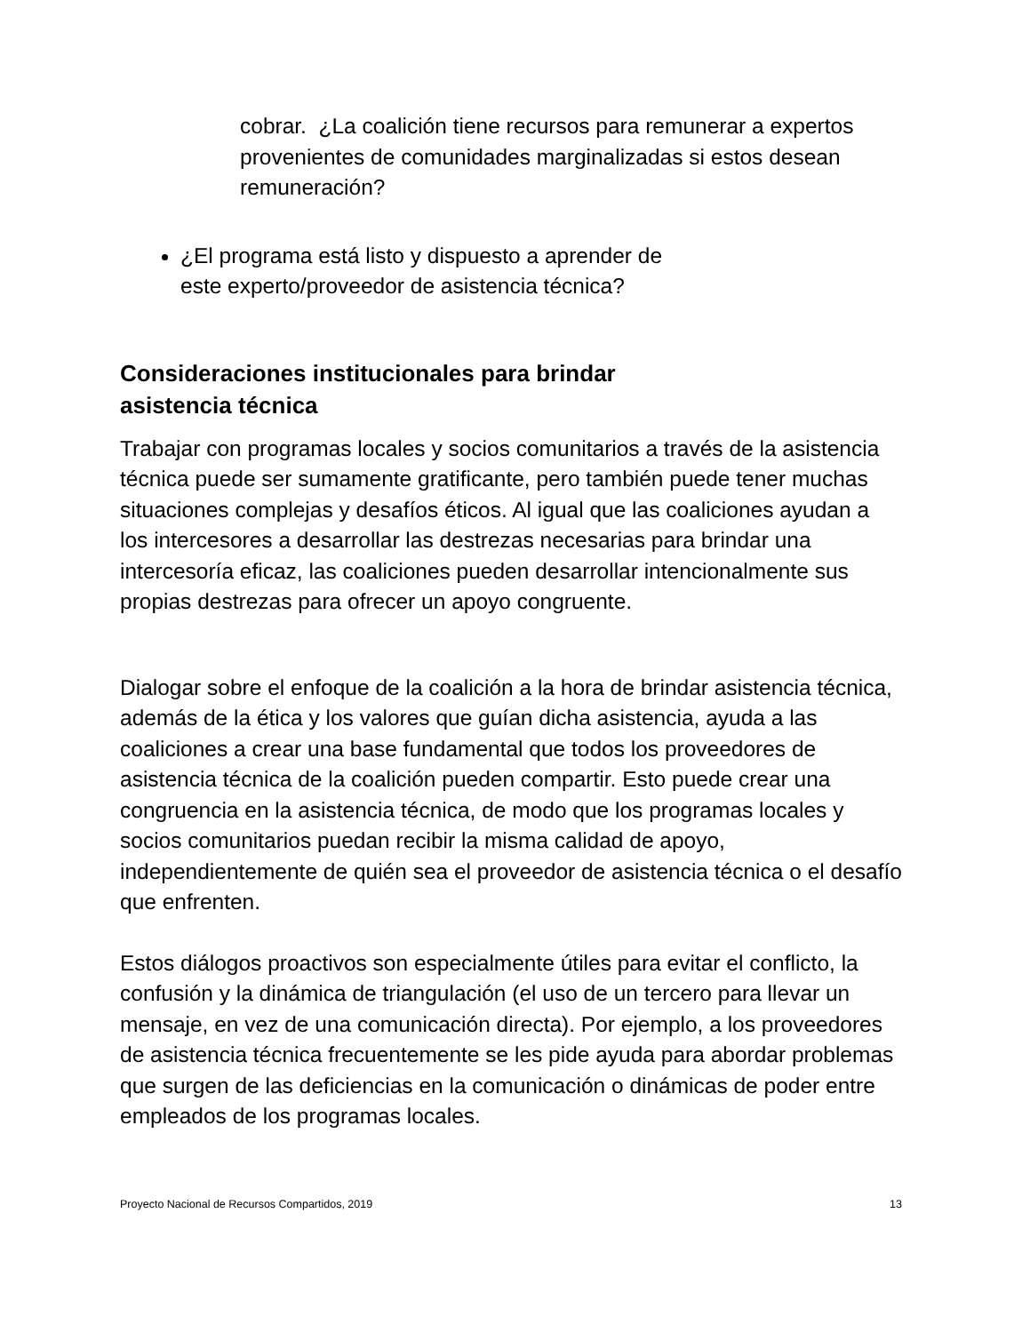cobrar. ¿La coalición tiene recursos para remunerar a expertos provenientes de comunidades marginalizadas si estos desean remuneración?
¿El programa está listo y dispuesto a aprender de
este experto/proveedor de asistencia técnica?
Consideraciones institucionales para brindar
asistencia técnica
Trabajar con programas locales y socios comunitarios a través de la asistencia técnica puede ser sumamente gratificante, pero también puede tener muchas situaciones complejas y desafíos éticos. Al igual que las coaliciones ayudan a los intercesores a desarrollar las destrezas necesarias para brindar una intercesoría eficaz, las coaliciones pueden desarrollar intencionalmente sus propias destrezas para ofrecer un apoyo congruente.
Dialogar sobre el enfoque de la coalición a la hora de brindar asistencia técnica, además de la ética y los valores que guían dicha asistencia, ayuda a las coaliciones a crear una base fundamental que todos los proveedores de asistencia técnica de la coalición pueden compartir. Esto puede crear una congruencia en la asistencia técnica, de modo que los programas locales y socios comunitarios puedan recibir la misma calidad de apoyo, independientemente de quién sea el proveedor de asistencia técnica o el desafío que enfrenten.
Estos diálogos proactivos son especialmente útiles para evitar el conflicto, la confusión y la dinámica de triangulación (el uso de un tercero para llevar un mensaje, en vez de una comunicación directa). Por ejemplo, a los proveedores de asistencia técnica frecuentemente se les pide ayuda para abordar problemas que surgen de las deficiencias en la comunicación o dinámicas de poder entre empleados de los programas locales.
Proyecto Nacional de Recursos Compartidos, 2019 13